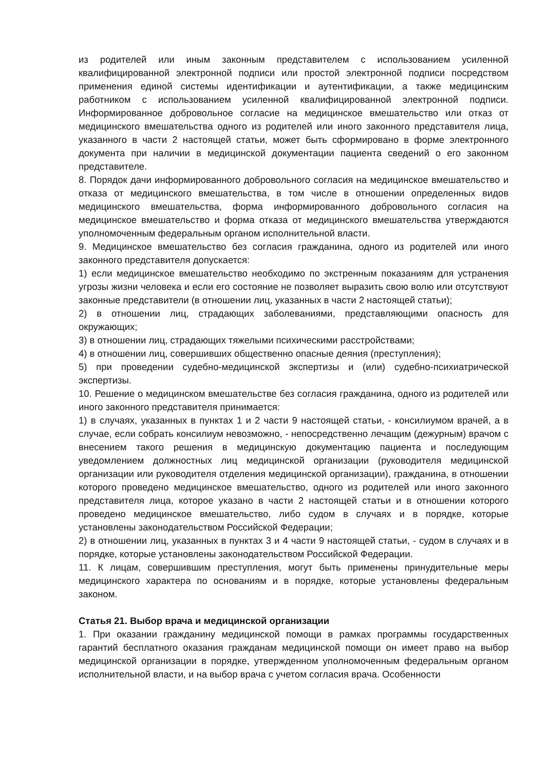из родителей или иным законным представителем с использованием усиленной квалифицированной электронной подписи или простой электронной подписи посредством применения единой системы идентификации и аутентификации, а также медицинским работником с использованием усиленной квалифицированной электронной подписи. Информированное добровольное согласие на медицинское вмешательство или отказ от медицинского вмешательства одного из родителей или иного законного представителя лица, указанного в части 2 настоящей статьи, может быть сформировано в форме электронного документа при наличии в медицинской документации пациента сведений о его законном представителе.
8. Порядок дачи информированного добровольного согласия на медицинское вмешательство и отказа от медицинского вмешательства, в том числе в отношении определенных видов медицинского вмешательства, форма информированного добровольного согласия на медицинское вмешательство и форма отказа от медицинского вмешательства утверждаются уполномоченным федеральным органом исполнительной власти.
9. Медицинское вмешательство без согласия гражданина, одного из родителей или иного законного представителя допускается:
1) если медицинское вмешательство необходимо по экстренным показаниям для устранения угрозы жизни человека и если его состояние не позволяет выразить свою волю или отсутствуют законные представители (в отношении лиц, указанных в части 2 настоящей статьи);
2) в отношении лиц, страдающих заболеваниями, представляющими опасность для окружающих;
3) в отношении лиц, страдающих тяжелыми психическими расстройствами;
4) в отношении лиц, совершивших общественно опасные деяния (преступления);
5) при проведении судебно-медицинской экспертизы и (или) судебно-психиатрической экспертизы.
10. Решение о медицинском вмешательстве без согласия гражданина, одного из родителей или иного законного представителя принимается:
1) в случаях, указанных в пунктах 1 и 2 части 9 настоящей статьи, - консилиумом врачей, а в случае, если собрать консилиум невозможно, - непосредственно лечащим (дежурным) врачом с внесением такого решения в медицинскую документацию пациента и последующим уведомлением должностных лиц медицинской организации (руководителя медицинской организации или руководителя отделения медицинской организации), гражданина, в отношении которого проведено медицинское вмешательство, одного из родителей или иного законного представителя лица, которое указано в части 2 настоящей статьи и в отношении которого проведено медицинское вмешательство, либо судом в случаях и в порядке, которые установлены законодательством Российской Федерации;
2) в отношении лиц, указанных в пунктах 3 и 4 части 9 настоящей статьи, - судом в случаях и в порядке, которые установлены законодательством Российской Федерации.
11. К лицам, совершившим преступления, могут быть применены принудительные меры медицинского характера по основаниям и в порядке, которые установлены федеральным законом.
Статья 21. Выбор врача и медицинской организации
1. При оказании гражданину медицинской помощи в рамках программы государственных гарантий бесплатного оказания гражданам медицинской помощи он имеет право на выбор медицинской организации в порядке, утвержденном уполномоченным федеральным органом исполнительной власти, и на выбор врача с учетом согласия врача. Особенности